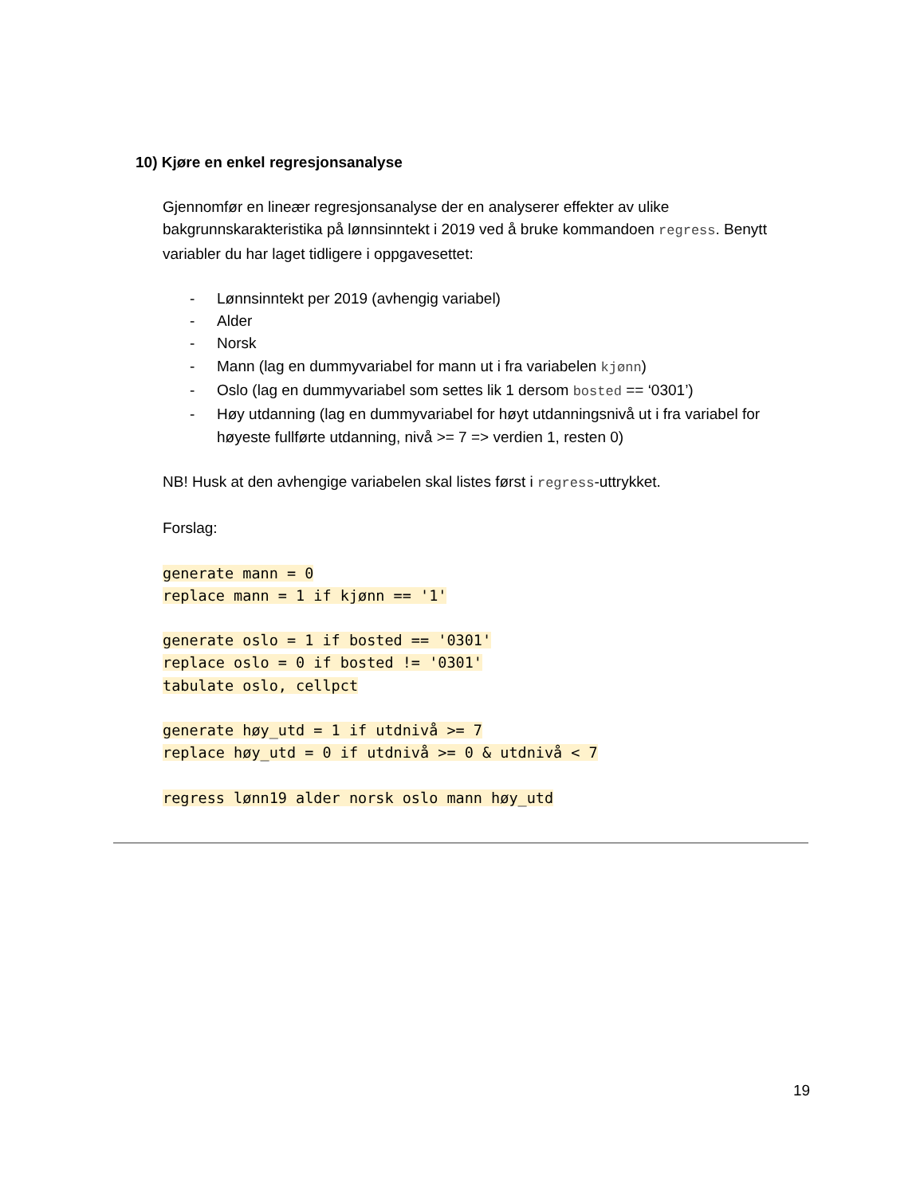10) Kjøre en enkel regresjonsanalyse
Gjennomfør en lineær regresjonsanalyse der en analyserer effekter av ulike bakgrunnskarakteristika på lønnsinntekt i 2019 ved å bruke kommandoen regress. Benytt variabler du har laget tidligere i oppgavesettet:
- Lønnsinntekt per 2019 (avhengig variabel)
- Alder
- Norsk
- Mann (lag en dummyvariabel for mann ut i fra variabelen kjønn)
- Oslo (lag en dummyvariabel som settes lik 1 dersom bosted == ‘0301’)
- Høy utdanning (lag en dummyvariabel for høyt utdanningsnivå ut i fra variabel for høyeste fullførte utdanning, nivå >= 7 => verdien 1, resten 0)
NB! Husk at den avhengige variabelen skal listes først i regress-uttrykket.
Forslag:
generate mann = 0
replace mann = 1 if kjønn == '1'
generate oslo = 1 if bosted == '0301'
replace oslo = 0 if bosted != '0301'
tabulate oslo, cellpct
generate høy_utd = 1 if utdnivå >= 7
replace høy_utd = 0 if utdnivå >= 0 & utdnivå < 7
regress lønn19 alder norsk oslo mann høy_utd
19